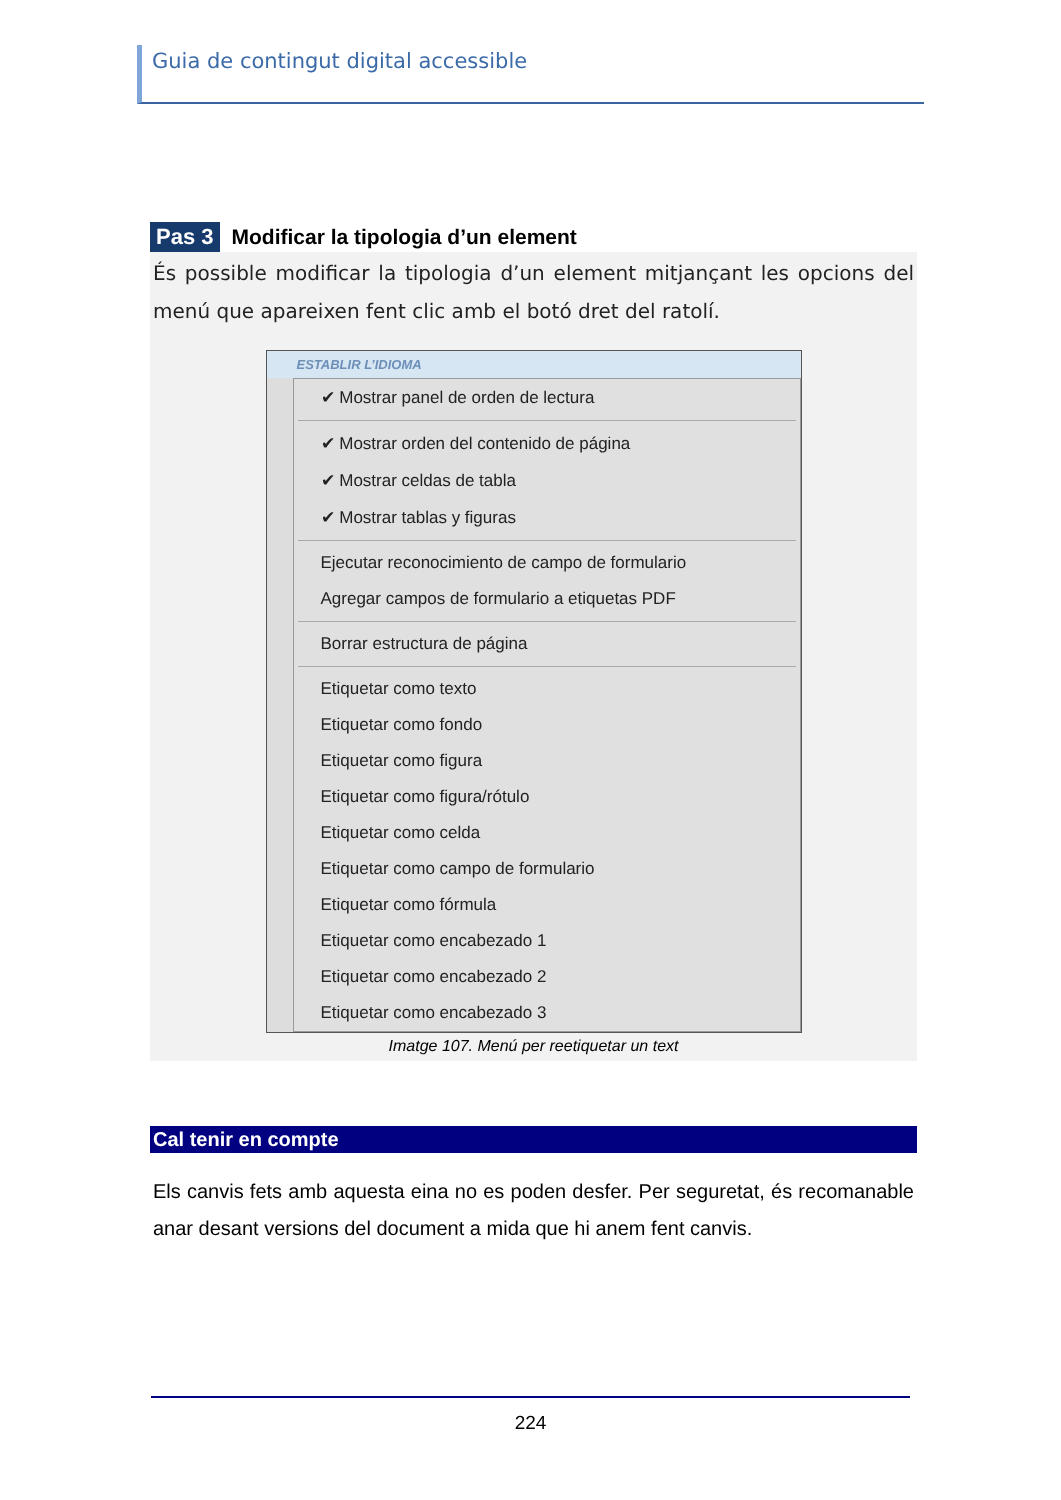Guia de contingut digital accessible
Pas 3 Modificar la tipologia d’un element
És possible modificar la tipologia d’un element mitjançant les opcions del menú que apareixen fent clic amb el botó dret del ratolí.
ESTABLIR L’IDIOMA
✔ Mostrar panel de orden de lectura
✔ Mostrar orden del contenido de página
✔ Mostrar celdas de tabla
✔ Mostrar tablas y figuras
Ejecutar reconocimiento de campo de formulario
Agregar campos de formulario a etiquetas PDF
Borrar estructura de página
Etiquetar como texto
Etiquetar como fondo
Etiquetar como figura
Etiquetar como figura/rótulo
Etiquetar como celda
Etiquetar como campo de formulario
Etiquetar como fórmula
Etiquetar como encabezado 1
Etiquetar como encabezado 2
Etiquetar como encabezado 3
Imatge 107. Menú per reetiquetar un text
Cal tenir en compte
Els canvis fets amb aquesta eina no es poden desfer. Per seguretat, és recomanable anar desant versions del document a mida que hi anem fent canvis.
224